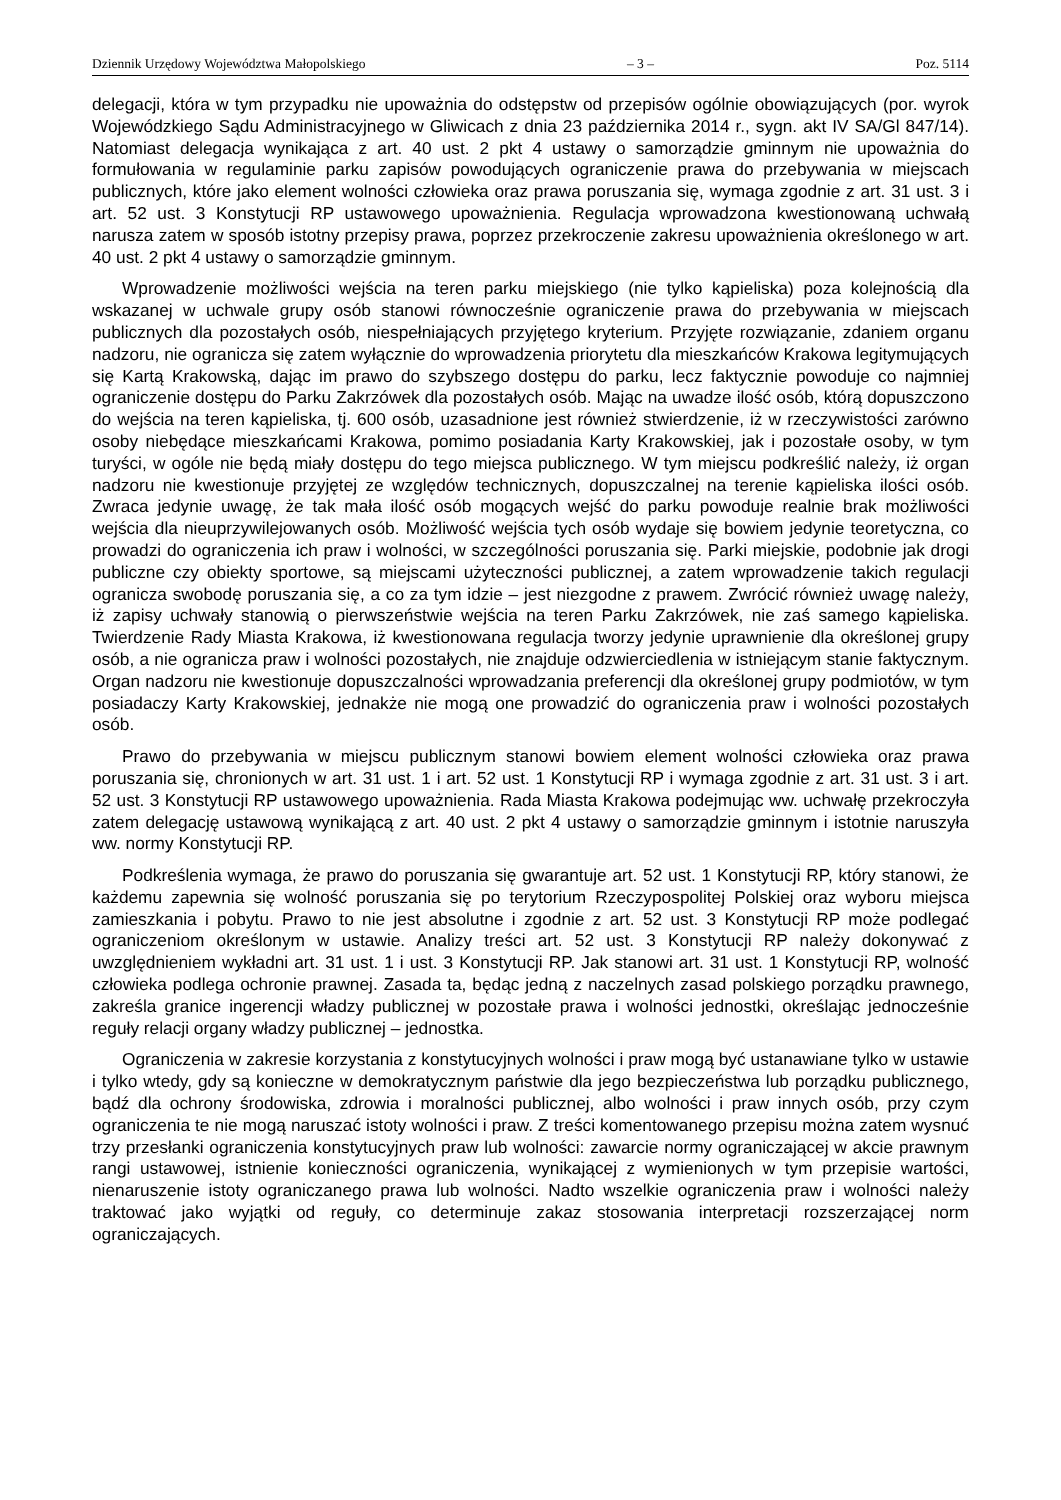Dziennik Urzędowy Województwa Małopolskiego – 3 – Poz. 5114
delegacji, która w tym przypadku nie upoważnia do odstępstw od przepisów ogólnie obowiązujących (por. wyrok Wojewódzkiego Sądu Administracyjnego w Gliwicach z dnia 23 października 2014 r., sygn. akt IV SA/Gl 847/14). Natomiast delegacja wynikająca z art. 40 ust. 2 pkt 4 ustawy o samorządzie gminnym nie upoważnia do formułowania w regulaminie parku zapisów powodujących ograniczenie prawa do przebywania w miejscach publicznych, które jako element wolności człowieka oraz prawa poruszania się, wymaga zgodnie z art. 31 ust. 3 i art. 52 ust. 3 Konstytucji RP ustawowego upoważnienia. Regulacja wprowadzona kwestionowaną uchwałą narusza zatem w sposób istotny przepisy prawa, poprzez przekroczenie zakresu upoważnienia określonego w art. 40 ust. 2 pkt 4 ustawy o samorządzie gminnym.
Wprowadzenie możliwości wejścia na teren parku miejskiego (nie tylko kąpieliska) poza kolejnością dla wskazanej w uchwale grupy osób stanowi równocześnie ograniczenie prawa do przebywania w miejscach publicznych dla pozostałych osób, niespełniających przyjętego kryterium. Przyjęte rozwiązanie, zdaniem organu nadzoru, nie ogranicza się zatem wyłącznie do wprowadzenia priorytetu dla mieszkańców Krakowa legitymujących się Kartą Krakowską, dając im prawo do szybszego dostępu do parku, lecz faktycznie powoduje co najmniej ograniczenie dostępu do Parku Zakrzówek dla pozostałych osób. Mając na uwadze ilość osób, którą dopuszczono do wejścia na teren kąpieliska, tj. 600 osób, uzasadnione jest również stwierdzenie, iż w rzeczywistości zarówno osoby niebędące mieszkańcami Krakowa, pomimo posiadania Karty Krakowskiej, jak i pozostałe osoby, w tym turyści, w ogóle nie będą miały dostępu do tego miejsca publicznego. W tym miejscu podkreślić należy, iż organ nadzoru nie kwestionuje przyjętej ze względów technicznych, dopuszczalnej na terenie kąpieliska ilości osób. Zwraca jedynie uwagę, że tak mała ilość osób mogących wejść do parku powoduje realnie brak możliwości wejścia dla nieuprzywilejowanych osób. Możliwość wejścia tych osób wydaje się bowiem jedynie teoretyczna, co prowadzi do ograniczenia ich praw i wolności, w szczególności poruszania się. Parki miejskie, podobnie jak drogi publiczne czy obiekty sportowe, są miejscami użyteczności publicznej, a zatem wprowadzenie takich regulacji ogranicza swobodę poruszania się, a co za tym idzie – jest niezgodne z prawem. Zwrócić również uwagę należy, iż zapisy uchwały stanowią o pierwszeństwie wejścia na teren Parku Zakrzówek, nie zaś samego kąpieliska. Twierdzenie Rady Miasta Krakowa, iż kwestionowana regulacja tworzy jedynie uprawnienie dla określonej grupy osób, a nie ogranicza praw i wolności pozostałych, nie znajduje odzwierciedlenia w istniejącym stanie faktycznym. Organ nadzoru nie kwestionuje dopuszczalności wprowadzania preferencji dla określonej grupy podmiotów, w tym posiadaczy Karty Krakowskiej, jednakże nie mogą one prowadzić do ograniczenia praw i wolności pozostałych osób.
Prawo do przebywania w miejscu publicznym stanowi bowiem element wolności człowieka oraz prawa poruszania się, chronionych w art. 31 ust. 1 i art. 52 ust. 1 Konstytucji RP i wymaga zgodnie z art. 31 ust. 3 i art. 52 ust. 3 Konstytucji RP ustawowego upoważnienia. Rada Miasta Krakowa podejmując ww. uchwałę przekroczyła zatem delegację ustawową wynikającą z art. 40 ust. 2 pkt 4 ustawy o samorządzie gminnym i istotnie naruszyła ww. normy Konstytucji RP.
Podkreślenia wymaga, że prawo do poruszania się gwarantuje art. 52 ust. 1 Konstytucji RP, który stanowi, że każdemu zapewnia się wolność poruszania się po terytorium Rzeczypospolitej Polskiej oraz wyboru miejsca zamieszkania i pobytu. Prawo to nie jest absolutne i zgodnie z art. 52 ust. 3 Konstytucji RP może podlegać ograniczeniom określonym w ustawie. Analizy treści art. 52 ust. 3 Konstytucji RP należy dokonywać z uwzględnieniem wykładni art. 31 ust. 1 i ust. 3 Konstytucji RP. Jak stanowi art. 31 ust. 1 Konstytucji RP, wolność człowieka podlega ochronie prawnej. Zasada ta, będąc jedną z naczelnych zasad polskiego porządku prawnego, zakreśla granice ingerencji władzy publicznej w pozostałe prawa i wolności jednostki, określając jednocześnie reguły relacji organy władzy publicznej – jednostka.
Ograniczenia w zakresie korzystania z konstytucyjnych wolności i praw mogą być ustanawiane tylko w ustawie i tylko wtedy, gdy są konieczne w demokratycznym państwie dla jego bezpieczeństwa lub porządku publicznego, bądź dla ochrony środowiska, zdrowia i moralności publicznej, albo wolności i praw innych osób, przy czym ograniczenia te nie mogą naruszać istoty wolności i praw. Z treści komentowanego przepisu można zatem wysnuć trzy przesłanki ograniczenia konstytucyjnych praw lub wolności: zawarcie normy ograniczającej w akcie prawnym rangi ustawowej, istnienie konieczności ograniczenia, wynikającej z wymienionych w tym przepisie wartości, nienaruszenie istoty ograniczanego prawa lub wolności. Nadto wszelkie ograniczenia praw i wolności należy traktować jako wyjątki od reguły, co determinuje zakaz stosowania interpretacji rozszerzającej norm ograniczających.